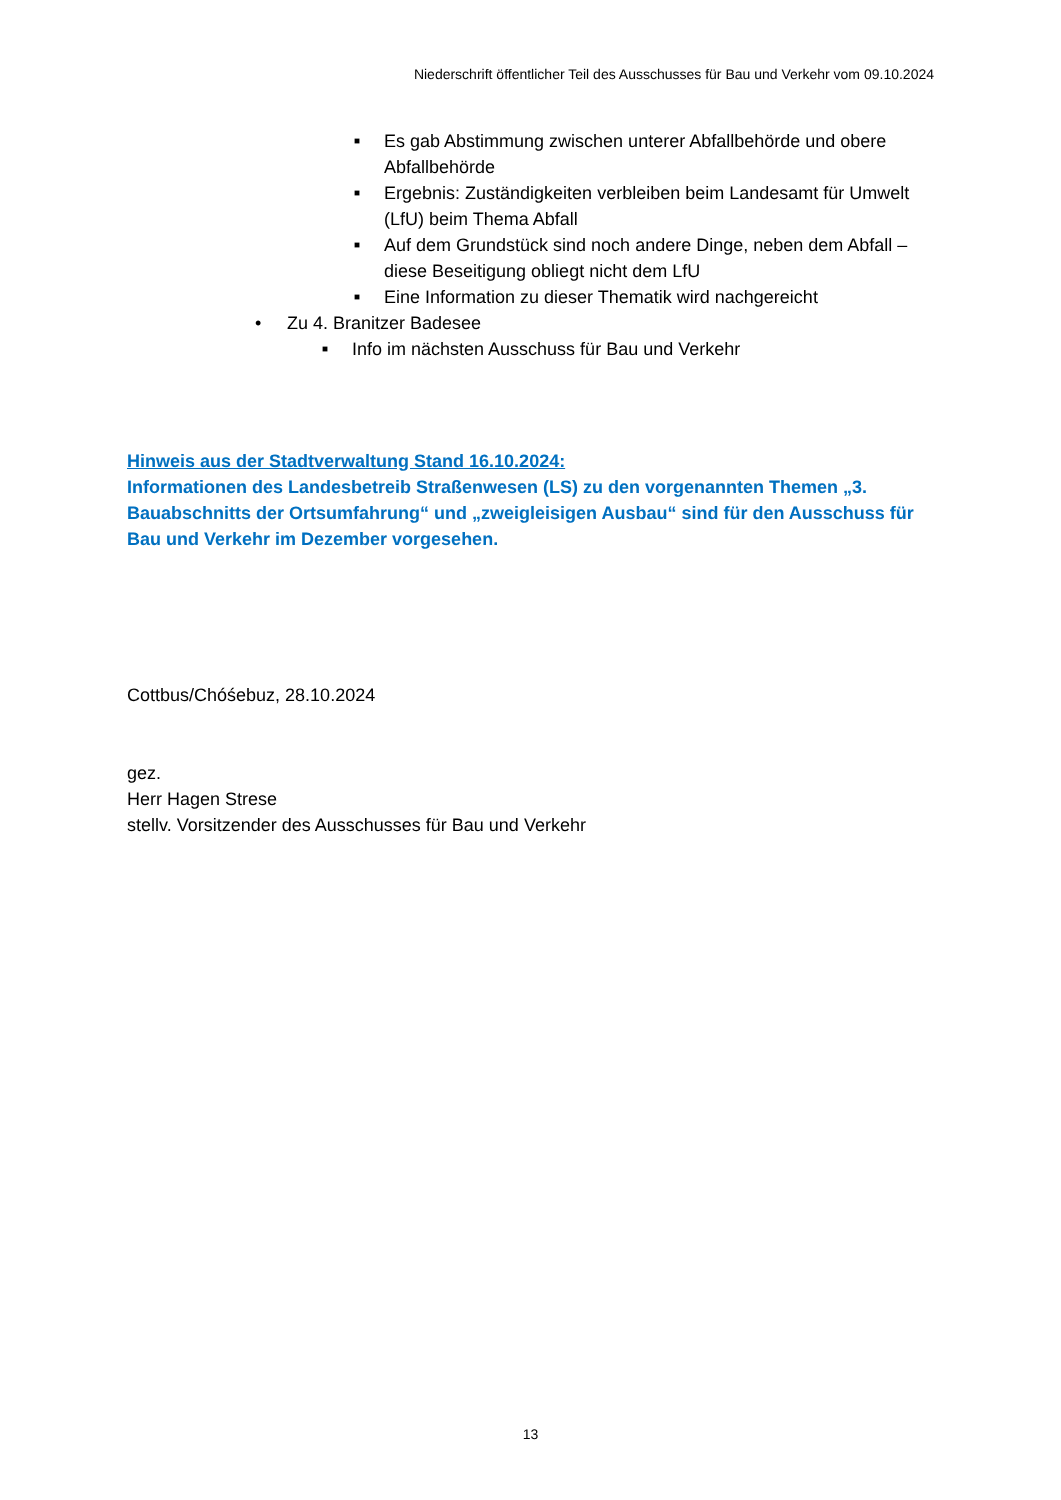Niederschrift öffentlicher Teil des Ausschusses für Bau und Verkehr vom 09.10.2024
■ Es gab Abstimmung zwischen unterer Abfallbehörde und obere Abfallbehörde
■ Ergebnis: Zuständigkeiten verbleiben beim Landesamt für Umwelt (LfU) beim Thema Abfall
■ Auf dem Grundstück sind noch andere Dinge, neben dem Abfall – diese Beseitigung obliegt nicht dem LfU
■ Eine Information zu dieser Thematik wird nachgereicht
• Zu 4. Branitzer Badesee
■ Info im nächsten Ausschuss für Bau und Verkehr
Hinweis aus der Stadtverwaltung Stand 16.10.2024:
Informationen des Landesbetreib Straßenwesen (LS) zu den vorgenannten Themen „3. Bauabschnitts der Ortsumfahrung“ und „zweigleisigen Ausbau“ sind für den Ausschuss für Bau und Verkehr im Dezember vorgesehen.
Cottbus/Chóśebuz, 28.10.2024
gez.
Herr Hagen Strese
stellv. Vorsitzender des Ausschusses für Bau und Verkehr
13